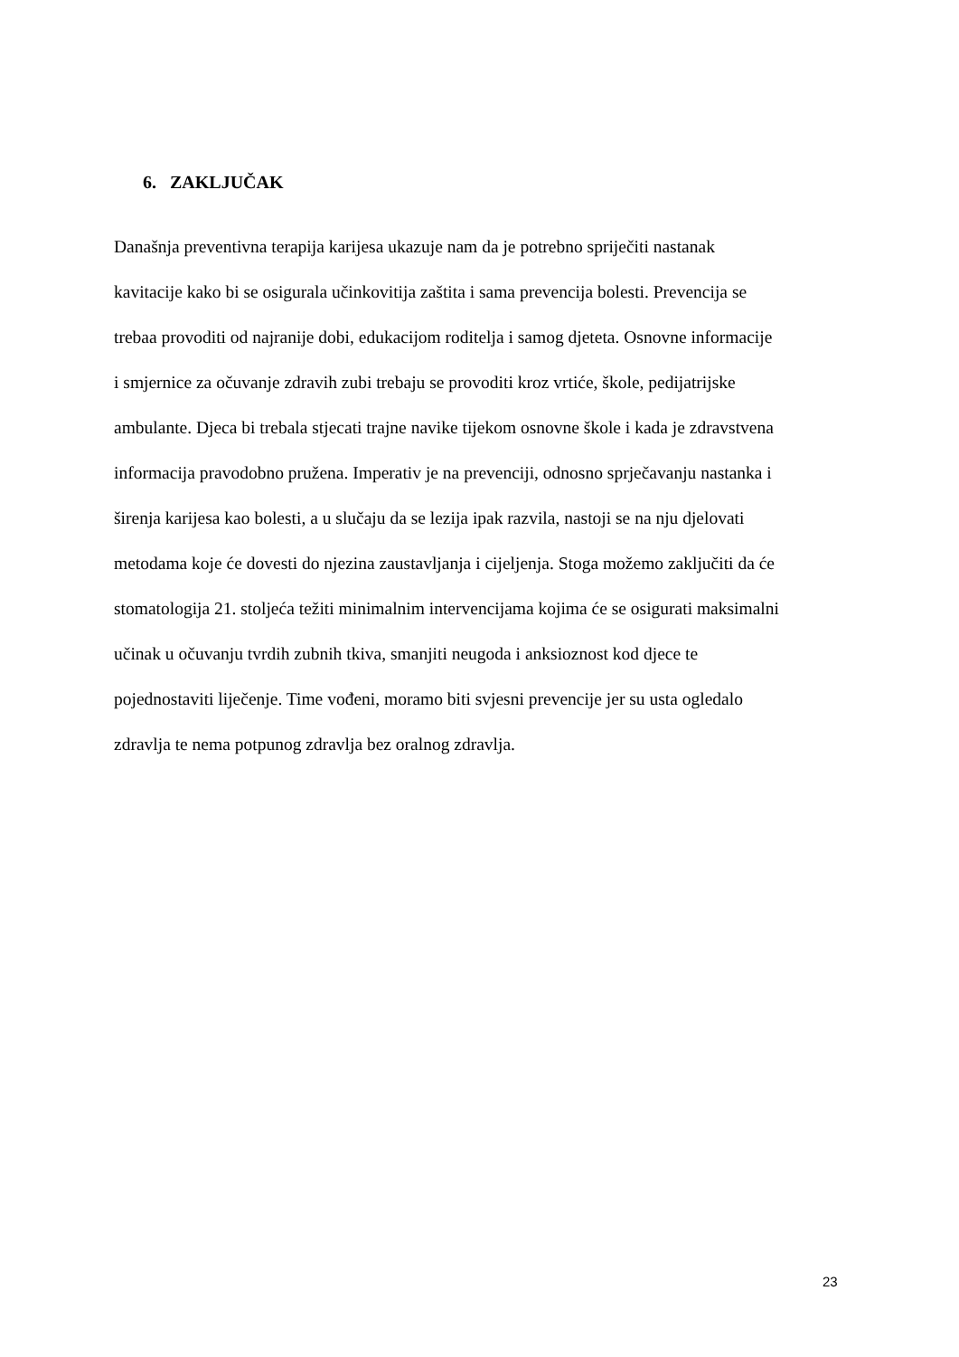6. ZAKLJUČAK
Današnja preventivna terapija karijesa ukazuje nam da je potrebno spriječiti nastanak
kavitacije kako bi se osigurala učinkovitija zaštita i sama prevencija bolesti. Prevencija se
trebaa provoditi od najranije dobi, edukacijom roditelja i samog djeteta. Osnovne informacije
i smjernice za očuvanje zdravih zubi trebaju se provoditi kroz vrtiće, škole, pedijatrijske
ambulante. Djeca bi trebala stjecati trajne navike tijekom osnovne škole i kada je zdravstvena
informacija pravodobno pružena. Imperativ je na prevenciji, odnosno sprječavanju nastanka i
širenja karijesa kao bolesti, a u slučaju da se lezija ipak razvila, nastoji se na nju djelovati
metodama koje će dovesti do njezina zaustavljanja i cijeljenja. Stoga možemo zaključiti da će
stomatologija 21. stoljeća težiti minimalnim intervencijama kojima će se osigurati maksimalni
učinak u očuvanju tvrdih zubnih tkiva, smanjiti neugoda i anksioznost kod djece te
pojednostaviti liječenje. Time vođeni, moramo biti svjesni prevencije jer su usta ogledalo
zdravlja te nema potpunog zdravlja bez oralnog zdravlja.
23